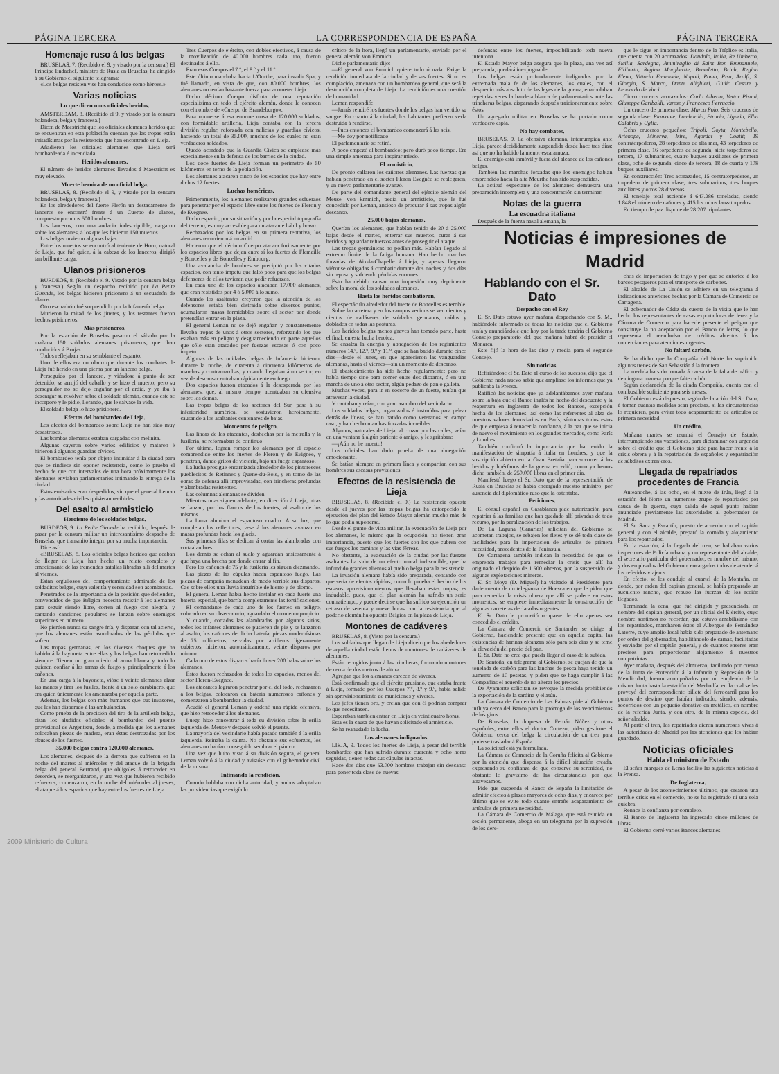PÁGINA TERCERA LA CORRESPONDENCIA DE ESPAÑA PÁGINA TERCERA
Homenaje ruso á los belgas
BRUSELAS, 7. (Recibido el 9, y visado por la censura.) El Príncipe Endachef, ministro de Rusia en Bruselas, ha dirigido á su Gobierno el siguiente telegrama:
«Los belgas resisten y se han conducido como héroes.»
Varias noticias
Lo que dicen unos oficiales heridos.
AMSTERDAM, 8. (Recibido el 9, y visado por la censura holandesa, belga y francesa.)
Dicen de Maestricht que los oficiales alemanes heridos que se encuentran en esta población cuentan que las tropas están irritadísimas por la resistencia que han encontrado en Lieja.
Añadieron los oficiales alemanes que Lieja será bombardeada é incendiada.
Heridos alemanes.
El número de heridos alemanes llevados á Maestricht es muy elevado.
Muerte heroica de un oficial belga.
BRUSELAS, 8. (Recibido el 9, y visado por la censura holandesa, belga y francesa.)
En los alrededores del fuerte Flerón un destacamento de lanceros se encontró frente á un Cuerpo de ulanos, compuesto por unos 500 hombres.
Los lanceros, con una audacia indescriptible, cargaron sobre los alemanes, á los que les hicieron 150 muertos.
Los belgas tuvieron algunas bajas.
Entre los muertos se encontró al teniente de Horn, natural de Lieja, que fué quien, á la cabeza de los lanceros, dirigió tan brillante carga.
Ulanos prisioneros
BURDEOS, 8. (Recibido el 9. Visado por la censura belga y francesa.) Según un despacho recibido por La Petite Gironde, los belgas hicieron prisionero á un escuadrón de ulanos.
Otro escuadrón fué sorprendido por la Infantería belga.
Murieron la mitad de los jinetes, y los restantes fueron hechos prisioneros.
Más prisioneros.
Por la estación de Bruselas pasaron el sábado por la mañana 150 soldados alemanes prisioneros, que iban conducidos á Brujas.
Todos reflejaban en su semblante el espanto.
Uno de ellos era un ulano que durante los combates de Lieja fué herido en una pierna por un lancero belga.
Perseguido por el lancero, y viéndose á punto de ser detenido, se arrojó del caballo y se hizo el muerto; pero su perseguidor no se dejó engañar por el ardid, y ya iba á descargar su revólver sobre el soldado alemán, cuando éste se incorporó y le pidió, llorando, que le salvase la vida.
El soldado belga lo hizo prisionero.
Efectos del bombardeo de Lieja.
Los efectos del bombardeo sobre Lieja no han sido muy desastrosos.
Las bombas alemanas estaban cargadas con melinita.
Algunas cayeron sobre varios edificios y mataron é hirieron á algunos guardias cívicos.
El bombardeo tenía por objeto intimidar á la ciudad para que se rindiese sin oponer resistencia, como lo prueba el hecho de que con intervalos de una hora próximamente los alemanes enviaban parlamentarios intimando la entrega de la ciudad.
Estos emisarios eran despedidos, sin que el general Leman y las autoridades civiles quisieran recibirles.
Del asalto al armisticio
Heroísmo de los soldados belgas.
BURDEOS, 9. La Petite Gironde ha recibido, después de pasar por la censura militar un interesantísimo despacho de Bruselas, que transmito íntegro por su mucha importancia.
Dice así:
«BRUSELAS, 8. Los oficiales belgas heridos que acaban de llegar de Lieja han hecho un relato completo y emocionante de las tremendas batallas libradas allí del martes al viernes.
Están orgullosos del comportamiento admirable de los soldaditos belgas, cuya valentía y serenidad son asombrosas.
Penetrados de la importancia de la posición que defienden, convencidos de que Bélgica necesita resistir á los alemanes para seguir siendo libre, corren al fuego con alegría, y cantando canciones populares se lanzan sobre enemigos superiores en número.
No pierden nunca su sangre fría, y disparan con tal acierto, que los alemanes están asombrados de las pérdidas que sufren.
Las tropas germanas, en los diversos choques que ha habido á la bayoneta entre ellas y los belgas han retrocedido siempre. Tienen un gran miedo al arma blanca y todo lo quieren confiar á las armas de fuego y principalmente á los cañones.
En una carga á la bayoneta, vióse á veinte alemanes alzar las manos y tirar los fusiles, frente á un solo carabinero, que era quien únicamente les amenazaba por aquella parte.
Además, los belgas son más humanos que sus invasores, que les han disparado á las ambulancias.
Como prueba de la precisión del tiro de la artillería belga, citan los aludidos oficiales el bombardeo del puente provisional de Argenteau, donde, á medida que los alemanes colocaban piezas de madera, eran éstas destrozadas por los obuses de los fuertes.
35.000 belgas contra 120.000 alemanes.
Los alemanes, después de la derrota que sufrieron en la noche del martes al miércoles y del ataque de la brigada belga del general Bertrand, que obligóles á retroceder en desorden, se reorganizaron, y una vez que hubieron recibido refuerzos, comenzaron, en la noche del miércoles al jueves, el ataque á los espacios que hay entre los fuertes de Lieja.
Tres Cuerpos de ejército, con dobles efectivos, á causa de la movilización de 40.000 hombres cada uno, fueron destinados á ello.
Eran esos Cuerpos el 7.º, el 8.º y el 11.º
Este último marchaba hacia L'Ourthe, para invadir Spa, y fué llamado, en vista de que, con 80.000 hombres, los alemanes no tenían bastante fuerza para acometer Lieja.
Dicho décimo Cuerpo disfruta de una reputación especialísima en todo el ejército alemán, donde le conocen con el nombre de «Cuerpo de Brandeburgo».
Para oponerse á esa enorme masa de 120.000 soldados, con formidable artillería, Lieja contaba con la tercera división regular, reforzada con milicias y guardias cívicos, haciendo un total de 35.000, muchos de los cuales no eran verdaderos soldados.
Quedó acordado que la Guardia Cívica se emplease más especialmente en la defensa de los barrios de la ciudad.
Los doce fuertes de Lieja forman un perímetro de 50 kilómetros en torno de la población.
Los alemanes atacaron cinco de los espacios que hay entre dichos 12 fuertes.
Luchas homéricas.
Primeramente, los alemanes realizaron grandes esfuerzos para penetrar por el espacio libre entre los fuertes de Fleron y de Evegnee.
Dicho espacio, por su situación y por la especial topografía del terreno, es muy accesible para un atacante hábil y bravo.
Rechazados por los belgas en su primera tentativa, los alemanes recurrieron á un ardid.
Hicieron que el décimo Cuerpo atacara furiosamente por los espacios libres que dejan entre sí los fuertes de Flemaille y Boncelles y de Boncelles y Embourg.
Una avalancha de hombres se precipitó por los citados espacios, con tanto ímpetu que faltó poco para que los belgas defensores de ellos tuvieran que pedir refuerzos.
En cada uno de los espacios atacaban 17.000 alemanes, que eran resistidos por 4 ó 5.000 á lo sumo.
Cuando los asaltantes creyeron que la atención de los defensores estaba bien distraída sobre diversos puntos, acumularon masas formidables sobre el sector por donde pretendían entrar en la plaza.
El general Leman no se dejó engañar, y constantemente llevaba tropas de unos á otros sectores, reforzando los que estaban más en peligro y desguarneciendo en parte aquellos que sólo eran atacados por fuerzas escasas ó con poco ímpetu.
Algunas de las unidades belgas de Infantería hicieron, durante la noche, de cuarenta á cincuenta kilómetros de marchas y contramarchas, y cuando llegaban á un sector, en vez de descansar entraban rápidamente en fuego.
Dos espacios fueron atacados á la desesperada por los alemanes, que, al mismo tiempo, acentuaban su ofensiva sobre los demás.
Las tropas belgas de los sectores del Sur, pese á su inferioridad numérica, se sostuvieron heroicamente, causando á los asaltantes centenares de bajas.
Momentos de peligro.
Las líneas de los atacantes, deshechas por la metralla y la fusilería, se reformaban de continuo.
Por último, logran romper los alemanes por el espacio comprendido entre los fuertes de Flerón y de Evignée, y penetran, dando gritos de victoria, bajo un fuego espantoso.
La lucha prosigue encarnizada alrededor de los pintorescos pueblecitos de Retinnes y Quene-du-Bois, y en torno de las obras de defensa allí improvisadas, con trincheras profundas y alambradas resistentes.
Las columnas alemanas se dividen.
Mientras unas siguen adelante, en dirección á Lieja, otras se lanzan, por los flancos de los fuertes, al asalto de los mismos.
La Luna alumbra el espantoso cuadro. A su luz, que completan los reflectores, vese á los alemanes avanzar en masas profundas hacia los glacis.
Sus primeras filas se dedican á cortar las alambradas con cortaalambres.
Los demás se echan al suelo y aguardan ansiosamente á que haya una brecha por donde entrar al fin.
Pero los cañones de 75 y la fusilería les siguen diezmando.
Las piezas de las cúpulas hacen espantoso fuego. Las piezas de campaña menudean de modo terrible sus disparos. Cae sobre ellos una lluvia insufrible de hierro y de plomo.
El general Leman había hecho instalar en cada fuerte una batería especial, que barría completamente las fortificaciones.
El comandante de cada uno de los fuertes en peligro, colocado en su observatorio, aguardaba el momento propicio.
Y cuando, cortadas las alambradas por algunos sitios, todos los infantes alemanes se pusieron de pie y se lanzaron al asalto, los cañones de dicha batería, piezas modernísimas de 75 milímetros, servidas por artilleros ligeramente cubiertos, hicieron, automáticamente, veinte disparos por minuto.
Cada uno de estos disparos hacía llover 200 balas sobre los alemanes.
Estos fueron rechazados de todos los espacios, menos del sector Fleron-Evegnee.
Los atacantes lograron penetrar por él del todo, rechazaron á los belgas, colocaron en batería numerosos cañones y comenzaron á bombardear la ciudad.
Acudió el general Leman y ordenó una rápida ofensiva, que hizo retroceder á los alemanes.
Luego hizo concentrar á toda su división sobre la orilla izquierda del Meuse y después volvió el puente.
La mayoría del vecindario había pasado también á la orilla izquierda. Reinaba la calma. No obstante sus esfuerzos, los alemanes no habían conseguido sembrar el pánico.
Una vez que hubo visto á su división segura, el general Leman volvió á la ciudad y avistóse con el gobernador civil de la misma.
Intimando la rendición.
Cuando hablaba con dicha autoridad, y ambos adoptaban las providencias que exigía lo
crítico de la hora, llegó un parlamentario, enviado por el general alemán von Emmich.
Dicho parlamentario dijo:
—El general von Emmich quiere todo ó nada. Exige la rendición inmediata de la ciudad y de sus fuertes. Si no es complacido, amenaza con un bombardeo general, que será la destrucción completa de Lieja. La rendición es una cuestión de humanidad.
Leman respondió:
—Jamás rendiré los fuertes donde los belgas han vertido su sangre. En cuanto á la ciudad, los habitantes prefieren verla destruída á rendirse.
—Pues entonces el bombardeo comenzará á las seis.
—Me doy por notificado.
El parlamentario se retiró.
A poco empezó el bombardeo; pero duró poco tiempo. Era una simple amenaza para inspirar miedo.
El armisticio.
De pronto callaron los cañones alemanes. Las fuerzas que habían penetrado en el sector Fleron Evegnée se replegaron, y un nuevo parlamentario avanzó.
De parte del comandante general del ejército alemán del Meuse, von Emmich, pedía un armisticio, que le fué concedido por Leman, ansioso de procurar á sus tropas algún descanso.
25.000 bajas alemanas.
Querían los alemanes, que habían tenido de 20 á 25.000 bajas desde el martes, enterrar sus muertos, curar á sus heridos y aguardar refuerzos antes de proseguir el ataque.
Las tropas germánicas no podían más. Habían llegado al extremo límite de la fatiga humana. Han hecho marchas forzadas de Aix-la-Chapelle á Lieja, y apenas llegaron viéronse obligadas á combatir durante dos noches y dos días sin reposo y sufriendo pérdidas enormes.
Esto ha debido causar una impresión muy deprimente sobre la moral de los soldados alemanes.
Hasta los heridos combatieron.
El espectáculo alrededor del fuerte de Boncelles es terrible.
Sobre la carretera y en los campos vecinos se ven cientos y cientos de cadáveres de soldados germanos, caídos y doblados en todas las posturas.
Los heridos belgas menos graves han tomado parte, hasta el final, en esta lucha heroica.
Se ensalza la energía y abnegación de los regimientos números 14.º, 12.º, 9.º y 11.º, que se han batido durante cinco días—desde el lunes, en que aparecieron las vanguardias alemanas, hasta el viernes—sin un momento de descanso.
El abastecimiento ha sido hecho regularmente; pero no había tiempo sino para comer entre dos disparos, ó en una marcha de uno á otro sector, algún pedazo de pan ó galleta.
Muchas veces, para ir en socorro de un fuerte, tenían que atravesar la ciudad.
Y cantaban y reían, con gran asombro del vecindario.
Los soldados belgas, organizados é instruídos para pelear detrás de líneas, se han batido como veteranos en campo raso, y han hecho marchas forzadas increíbles.
Algunos, naturales de Lieja, al cruzar por las calles, veían en una ventana á algún pariente ó amigo, y le sgritaban:
—¡Aún no he muerto!
Los oficiales han dado prueba de una abnegación emocionante.
Se batían siempre en primera línea y compartían con sus hombres sus escasas provisiones.
Efectos de la resistencia de Lieja
BRUSELAS, 8. (Recibido el 9.) La resistencia opuesta desde el jueves por las tropas belgas ha entorpecido la ejecución del plan del Estado Mayor alemán mucho más de lo que podía suponerse.
Desde el punto de vista militar, la evacuación de Lieja por los alemanes, lo mismo que la ocupación, no tienen gran importancia, puesto que los fuertes son los que cubren con sus fuegos los caminos y las vías férreas.
No obstante, la evacuación de la ciudad por las fuerzas asaltantes ha sido de un efecto moral indiscutible, que ha infundido grandes alientos al pueblo belga para la resistencia.
La invasión alemana había sido preparada, contando con que sería de efectos rápidos, como lo prueba el hecho de los escasos aprovisionamientos que llevaban estas tropas; es indudable, pues, que el plan alemán ha sufrido un serio contratiempo, y puede decirse que ha sufrido su ejecución un retraso de setenta y nueve horas con la resistencia que al poderío alemán ha opuesto Bélgica en la plaza de Lieja.
Montones de cadáveres
BRUSELAS, 8. (Visto por la censura.)
Los soldados que llegan de Lieja dicen que los alrededores de aquella ciudad están llenos de montones de cadáveres de alemanes.
Están recogidos junto á las trincheras, formando montones de cerca de dos metros de altura.
Agregan que los alemanes carecen de víveres.
Está confirmado que el ejército prusiano, que estaba frente á Lieja, formado por los Cuerpos 7.º, 8.º y 9.º, había salido sin aprovisionamiento de municiones y víveres.
Los jefes tienen oro, y creían que con él podrían comprar lo que necesitasen.
Esperaban también entrar en Lieja en veinticuatro horas.
Esta es la causa de que hayan solicitado el armisticio.
Se ha reanudado la lucha.
Los alemanes indignados.
LIEJA, 9. Todos los fuertes de Lieja, á pesar del terrible bombardeo que han sufrido durante cuarenta y ocho horas seguidas, tienen todas sus cúpulas intactas.
Hace dos días que 53.000 hombres trabajan sin descanso para poner toda clase de nuevas
defensas entre los fuertes, imposibilitando toda nueva intentona.
El Estado Mayor belga asegura que la plaza, una vez así preparada, quedará inexpugnable.
Los belgas están profundamente indignados por la extremada mala fe de los alemanes, los cuales, con el desprecio más absoluto de las leyes de la guerra, enarbolaban repetidas veces la bandera blanca de parlamentarios ante las trincheras belgas, disparando después traicioneramente sobre éstos.
Un agregado militar en Bruselas se ha portado como verdadero espía.
No hay combates.
BRUSELAS, 9. La ofensiva alemana, interrumpida ante Lieja, parece decididamente suspendida desde hace tres días; así que no ha habido la menor escaramuza.
El enemigo está inmóvil y fuera del alcance de los cañones belgas.
También las marchas forzadas que los enemigos habían emprendido hacia la alta Meurthe han sido suspendidas.
La actitud expectante de los alemanes demuestra una preparación incompleta y una concentración sin terminar.
Notas de la guerra
La escuadra italiana
Después de la fuerza naval alemana, la
que le sigue en importancia dentro de la Tríplice es Italia, que cuenta con 20 acorazados: Dandolo, Italia, Re Umberto, Sicilia, Sardegna, Ammiraglio di Saint Bon Emmanuele, Filiberto, Regina Margherite, Benedetto, Brinh, Regina Elena, Vittorio Emanuele, Napoli, Roma, Pisa, Aralfi, S. Giorgio, S. Marco, Dante Alighieri, Giulio Cesare y Leonardo de Vinci.
Cinco cruceros acorazados: Carlo Alberto, Vettor Pisani, Giuseppe Garibaldi, Varese y Francesco Ferruccio.
Un crucero de primera clase: Marco Polo. Seis cruceros de segunda clase: Piamonte, Lombardía, Etruria, Liguria, Elba Calabria y Uglia.
Ocho cruceros pequeños: Trípoli, Goyta, Montebello, Artenope, Minerva, Irire, Agordat y Coatit; 29 contratorpederos, 28 torpederos de alta mar, 43 torpederos de primera clase, 16 torpederos de segunda, siete torpederos de tercera, 17 submarinos, cuatro buques auxiliares de primera clase, ocho de segunda, cinco de tercera, 18 de cuarta y 108 buques auxiliares.
En construcción: Tres acorazados, 15 contratorpederos, un torpedero de primera clase, tres submarinos, tres buques auxiliares y otros 28 diversos.
El tonelaje total asciende á 647.286 toneladas, siendo 1.848 el número de cañones y 415 los tubos lanzatorpedos.
En tiempo de paz dispone de 28.207 tripulantes.
Noticias é impresiones de Madrid
Hablando con el Sr. Dato
Despacho con el Rey
El Sr. Dato estuvo ayer mañana despachando con S. M., habiéndole informado de todas las noticias que el Gobierno tenía y anunciándole que hoy por la tarde tendría el Gobierno Consejo preparatorio del que mañana habrá de presidir el Monarca.
Este fijó la hora de las diez y media para el segundo Consejo.
Sin noticias.
Refiriéndose el Sr. Dato al curso de los sucesos, dijo que el Gobierno nada nuevo sabía que ampliase los informes que ya publicaba la Prensa.
Ratificó las noticias que ya adelantábamos ayer mañana sobre la baja que el Banco inglés ha hecho del descuento y la reapertura en Inglaterra de todos los Bancos, excepción hecha de los alemanes, así como las referentes al alza de nuestros valores ferroviarios en París, síntomas todos estos de que empieza á renacer la confianza, á la par que se inicia de nuevo el movimiento en los grandes mercados, como París y Londres.
También confirmó la importancia que ha tenido la manifestación de simpatía á Italia en Londres, y que la suscripción abierta en la Gran Bretaña para socorrer á los heridos y huérfanos de la guerra excedió, como ya hemos dicho también, de 250.000 libras en el primer día.
Manifestó luego el Sr. Dato que de la representación de Rusia en Bruselas se había encargado nuestro ministro, por ausencia del diplomático ruso que la ostentaba.
Peticiones.
El cónsul español en Casablanca pide autorización para repatriar á las familias que han quedado allí privadas de todo recurso, por la paralización de los trabajos.
De La Laguna (Canarias) solicitan del Gobierno se acometan trabajos, se rebajen los fletes y se dé toda clase de facilidades para la importación de artículos de primera necesidad, procedentes de la Península.
De Cartagena también indican la necesidad de que se emprenda trabajos para remediar la crisis que allí ha originado el despido de 1.500 obreros, por la suspensión de algunas explotaciones mineras.
El Sr. Moya (D. Miguel) ha visitado al Presidente para darle cuenta de un telegrama de Huesca en que le piden que para remediar la crisis obrera que allí se padece en estos momentos, se empiece inmediatamente la construcción de algunas carreteras declaradas urgentes.
El Sr. Dato le prometió ocuparse de ello apenas sea concedido el crédito.
La Cámara de Comercio de Santander se dirige al Gobierno, haciéndole presente que en aquella capital las existencias de harinas alcanzan sólo para seis días y se teme la elevación del precio del pan.
El Sr. Dato no cree que pueda llegar el caso de la subida.
De Santoña, en telegrama al Gobierno, se quejan de que la tonelada de carbón para las lanchas de pesca haya tenido un aumento de 10 pesetas, y piden que se haga cumplir á las Compañías el acuerdo de no alterar los precios.
De Ayamonte solicitan se revoque la medida prohibiendo la exportación de la sardina y el atún.
La Cámara de Comercio de Las Palmas pide al Gobierno influya cerca del Banco para la prórroga de los vencimientos de los giros.
De Bruselas, la duquesa de Fernán Núñez y otros españoles, entre ellos el doctor Cortezo, piden gestione el Gobierno cerca del belga la circulación de un tren para poderse trasladar á España.
La solicitud está ya formulada.
La Cámara de Comercio de la Coruña felicita al Gobierno por la atención que dispensa á la difícil situación creada, expresando su confianza de que conserve su serenidad, no obstante lo gravísimo de las circunstancias por que atravesamos.
Pide que suspenda el Banco de España la limitación de admitir efectos á plazos mayores de ocho días, y encarece por último que se evite todo cuanto entrañe acaparamiento de artículos de primera necesidad.
La Cámara de Comercio de Málaga, que está reunida en sesión permanente, aboga en un telegrama por la supresión de los dere-
chos de importación de trigo y por que se autorice á los barcos pesqueros para el transporte de carbones.
El alcalde de La Unión se adhiere en un telegrama á indicaciones anteriores hechas por la Cámara de Comercio de Cartagena.
El gobernador de Cádiz da cuenta de la visita que le han hecho los representantes de casas exportadoras de Jerez y la Cámara de Comercio para hacerle presente el peligro que constituye la no aceptación por el Banco de letras, lo que representa el reembolso de créditos abiertos á los comerciantes para atenciones urgentes.
No faltará carbón.
Se ha dicho que la Compañía del Norte ha suprimido algunos trenes de San Sebastián á la frontera.
La medida ha sido tomada á causa de la falta de tráfico y de ninguna manera porque falte carbón.
Según declaración de la citada Compañía, cuenta con el combustible suficiente para seis meses.
El Gobierno está dispuesto, según declaración del Sr. Dato, á tomar cuantas medidas sean precisas, si las circunstancias lo requieren, para evitar todo acaparamiento de artículos de primera necesidad.
Un crédito.
Mañana martes se reunirá el Consejo de Estado, interrumpiendo sus vacaciones, para dictaminar con urgencia sobre el crédito que el Gobierno pide para hacer frente á la crisis obrera y á la repatriación de españoles y expatriación de súbditos extranjeros.
Llegada de repatriados procedentes de Francia
Anteanoche, á las ocho, en el mixto de Irún, llegó á la estación del Norte un numeroso grupo de repatriados por causa de la guerra, cuya salida de aquel punto habían anunciado previamente las autoridades al gobernador de Madrid.
El Sr. Sanz y Escartín, puesto de acuerdo con el capitán general y con el alcalde, preparó la comida y alojamiento para los repatriados.
En la estación, á la llegada del tren, se hallaban varios inspectores de Policía urbana y un representante del alcalde, el secretario particular del gobernador, en nombre del mismo, y dos empleados del Gobierno, encargados todos de atender á los referidos viajeros.
En efecto, se les condujo al cuartel de la Montaña, en donde, por orden del capitán general, se había preparado un suculento rancho, que repuso las fuerzas de los recién llegados.
Terminada la cena, que fué dirigida y presenciada, en nombre del capitán general, por un oficial del Ejército, cuyo nombre sentimos no recordar, que estuvo amabilísimo con los repatriados, marcharon éstos al Albergue de Fernández Latorre, cuyo amplio local había sido preparado de antemano por orden del gobernador, habilitándolo de camas, facilitadas y enviadas por el capitán general, y de cuantos enseres eran precisos para proporcionar alojamiento á nuestros compatriotas.
Ayer mañana, después del almuerzo, facilitado por cuenta de la Junta de Protección á la Infancia y Represión de la Mendicidad, fueron acompañados por un empleado de la misma Junta hasta la estación del Mediodía, en la cual se les proveyó del correspondiente billete del ferrocarril para los puntos de destino que habían indicado, siendo, además, socorridos con un pequeño donativo en metálico, en nombre de la referida Junta, y con otro, de la misma especie, del señor alcalde.
Al partir el tren, los repatriados dieron numerosos vivas á las autoridades de Madrid por las atenciones que les habían guardado.
Noticias oficiales
Habla el ministro de Estado
El señor marqués de Lema facilitó las siguientes noticias á la Prensa.
De Inglaterra.
A pesar de los acontecimientos últimos, que crearon una terrible crisis en el comercio, no se ha registrado ni una sola quiebra.
Renace la confianza por completo.
El Banco de Inglaterra ha ingresado cinco millones de libras.
El Gobierno cerró varios Bancos alemanes.
2009 Ministerio de Cultura